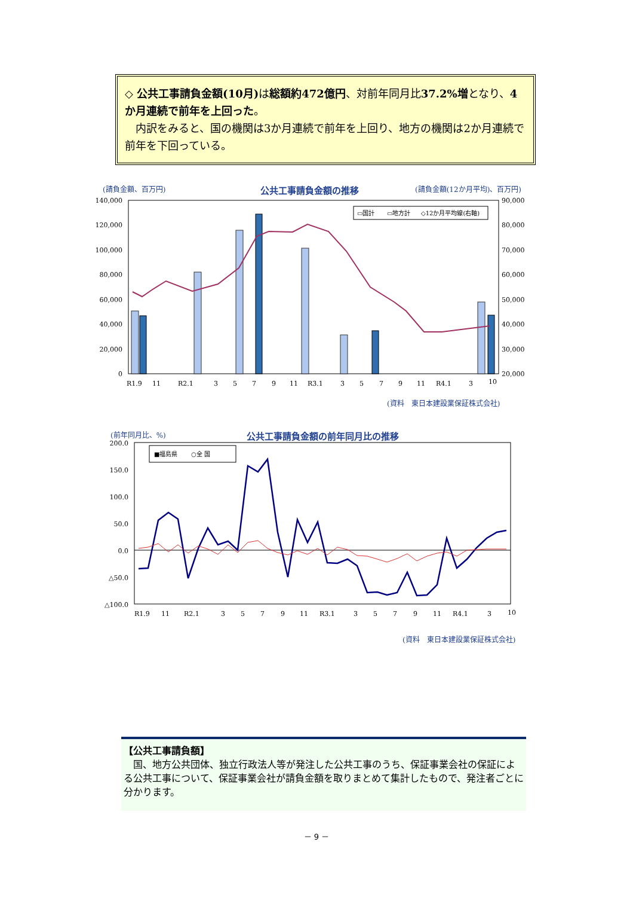◇ 公共工事請負金額(10月) は総額約472億円、対前年同月比37.2%増となり、4か月連続で前年を上回った。
　内訳をみると、国の機関は3か月連続で前年を上回り、地方の機関は2か月連続で前年を下回っている。
(請負金額、百万円) 公共工事請負金額の推移 (請負金額(12か月平均)、百万円)
140,000
120,000
100,000
80,000
60,000
40,000
20,000
0
90,000
80,000
70,000
60,000
50,000
40,000
30,000
20,000
R1.9
11
R2.1
3
5
7
9
11
R3.1
3
5
7
9
11
R4.1
3
10
▭国計
▭地方計
◇12か月平均線(右軸)
(資料　東日本建設業保証株式会社)
(前年同月比、%) 公共工事請負金額の前年同月比の推移
200.0
150.0
100.0
50.0
0.0
△50.0
△100.0
■福島県
○全 国
R1.9
11
R2.1
3
5
7
9
11
R3.1
3
5
7
9
11
R4.1
3
10
(資料　東日本建設業保証株式会社)
【公共工事請負額】
　国、地方公共団体、独立行政法人等が発注した公共工事のうち、保証事業会社の保証による公共工事について、保証事業会社が請負金額を取りまとめて集計したもので、発注者ごとに分かります。
－ 9 －